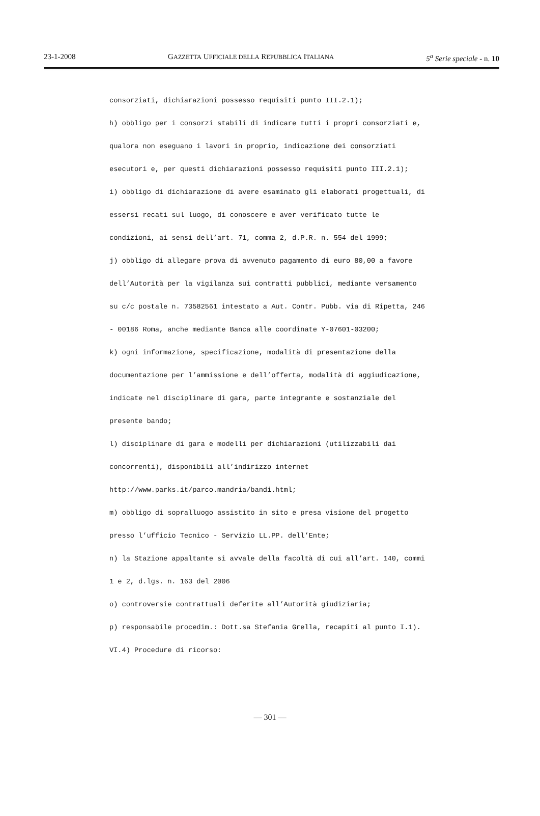23-1-2008 GAZZETTA UFFICIALE DELLA REPUBBLICA ITALIANA 5<sup>a</sup> Serie speciale - n. 10
consorziati, dichiarazioni possesso requisiti punto III.2.1);
h) obbligo per i consorzi stabili di indicare tutti i propri consorziati e,
qualora non eseguano i lavori in proprio, indicazione dei consorziati
esecutori e, per questi dichiarazioni possesso requisiti punto III.2.1);
i) obbligo di dichiarazione di avere esaminato gli elaborati progettuali, di
essersi recati sul luogo, di conoscere e aver verificato tutte le
condizioni, ai sensi dell’art. 71, comma 2, d.P.R. n. 554 del 1999;
j) obbligo di allegare prova di avvenuto pagamento di euro 80,00 a favore
dell’Autorità per la vigilanza sui contratti pubblici, mediante versamento
su c/c postale n. 73582561 intestato a Aut. Contr. Pubb. via di Ripetta, 246
- 00186 Roma, anche mediante Banca alle coordinate Y-07601-03200;
k) ogni informazione, specificazione, modalità di presentazione della
documentazione per l’ammissione e dell’offerta, modalità di aggiudicazione,
indicate nel disciplinare di gara, parte integrante e sostanziale del
presente bando;
l) disciplinare di gara e modelli per dichiarazioni (utilizzabili dai
concorrenti), disponibili all’indirizzo internet
http://www.parks.it/parco.mandria/bandi.html;
m) obbligo di sopralluogo assistito in sito e presa visione del progetto
presso l’ufficio Tecnico - Servizio LL.PP. dell’Ente;
n) la Stazione appaltante si avvale della facoltà di cui all’art. 140, commi
1 e 2, d.lgs. n. 163 del 2006
o) controversie contrattuali deferite all’Autorità giudiziaria;
p) responsabile procedim.: Dott.sa Stefania Grella, recapiti al punto I.1).
VI.4) Procedure di ricorso:
— 301 —